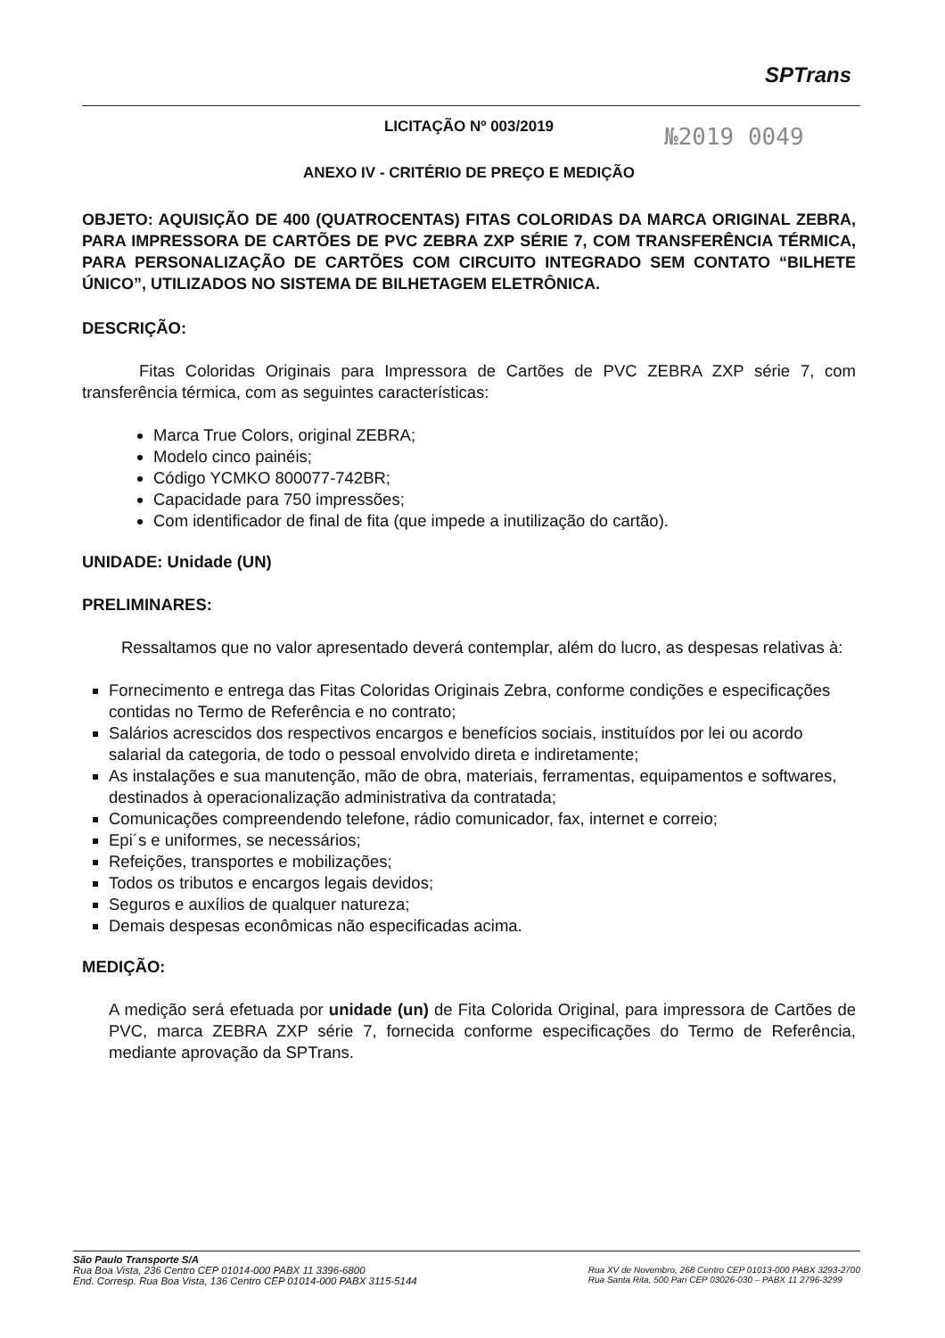SPTrans
№2019 0049
LICITAÇÃO Nº 003/2019
ANEXO IV - CRITÉRIO DE PREÇO E MEDIÇÃO
OBJETO: AQUISIÇÃO DE 400 (QUATROCENTAS) FITAS COLORIDAS DA MARCA ORIGINAL ZEBRA, PARA IMPRESSORA DE CARTÕES DE PVC ZEBRA ZXP SÉRIE 7, COM TRANSFERÊNCIA TÉRMICA, PARA PERSONALIZAÇÃO DE CARTÕES COM CIRCUITO INTEGRADO SEM CONTATO “BILHETE ÚNICO”, UTILIZADOS NO SISTEMA DE BILHETAGEM ELETRÔNICA.
DESCRIÇÃO:
Fitas Coloridas Originais para Impressora de Cartões de PVC ZEBRA ZXP série 7, com transferência térmica, com as seguintes características:
Marca True Colors, original ZEBRA;
Modelo cinco painéis;
Código YCMKO 800077-742BR;
Capacidade para 750 impressões;
Com identificador de final de fita (que impede a inutilização do cartão).
UNIDADE: Unidade (UN)
PRELIMINARES:
Ressaltamos que no valor apresentado deverá contemplar, além do lucro, as despesas relativas à:
Fornecimento e entrega das Fitas Coloridas Originais Zebra, conforme condições e especificações contidas no Termo de Referência e no contrato;
Salários acrescidos dos respectivos encargos e benefícios sociais, instituídos por lei ou acordo salarial da categoria, de todo o pessoal envolvido direta e indiretamente;
As instalações e sua manutenção, mão de obra, materiais, ferramentas, equipamentos e softwares, destinados à operacionalização administrativa da contratada;
Comunicações compreendendo telefone, rádio comunicador, fax, internet e correio;
Epi´s e uniformes, se necessários;
Refeições, transportes e mobilizações;
Todos os tributos e encargos legais devidos;
Seguros e auxílios de qualquer natureza;
Demais despesas econômicas não especificadas acima.
MEDIÇÃO:
A medição será efetuada por unidade (un) de Fita Colorida Original, para impressora de Cartões de PVC, marca ZEBRA ZXP série 7, fornecida conforme especificações do Termo de Referência, mediante aprovação da SPTrans.
São Paulo Transporte S/A
Rua Boa Vista, 236 Centro CEP 01014-000 PABX 11 3396-6800
End. Corresp. Rua Boa Vista, 136 Centro CEP 01014-000 PABX 3115-5144
Rua XV de Novembro, 268 Centro CEP 01013-000 PABX 3293-2700
Rua Santa Rita, 500 Pari CEP 03026-030 – PABX 11 2796-3299